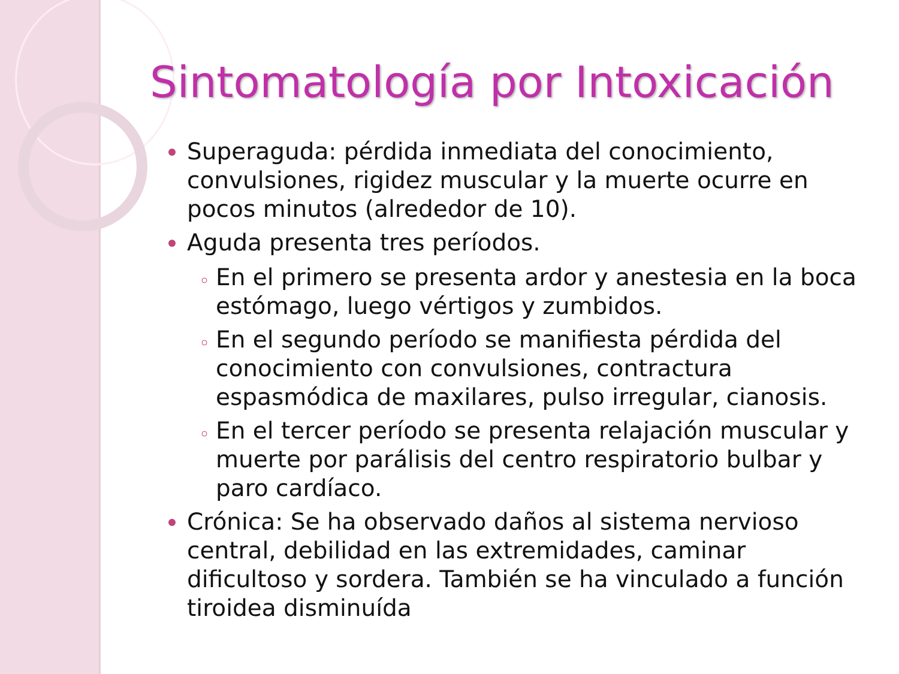Sintomatología por Intoxicación
Superaguda: pérdida inmediata del conocimiento, convulsiones, rigidez muscular y la muerte ocurre en pocos minutos (alrededor de 10).
Aguda presenta tres períodos.
En el primero se presenta ardor y anestesia en la boca estómago, luego vértigos y zumbidos.
En el segundo período se manifiesta pérdida del conocimiento con convulsiones, contractura espasmódica de maxilares, pulso irregular, cianosis.
En el tercer período se presenta relajación muscular y muerte por parálisis del centro respiratorio bulbar y paro cardíaco.
Crónica: Se ha observado daños al sistema nervioso central, debilidad en las extremidades, caminar dificultoso y sordera. También se ha vinculado a función tiroidea disminuída